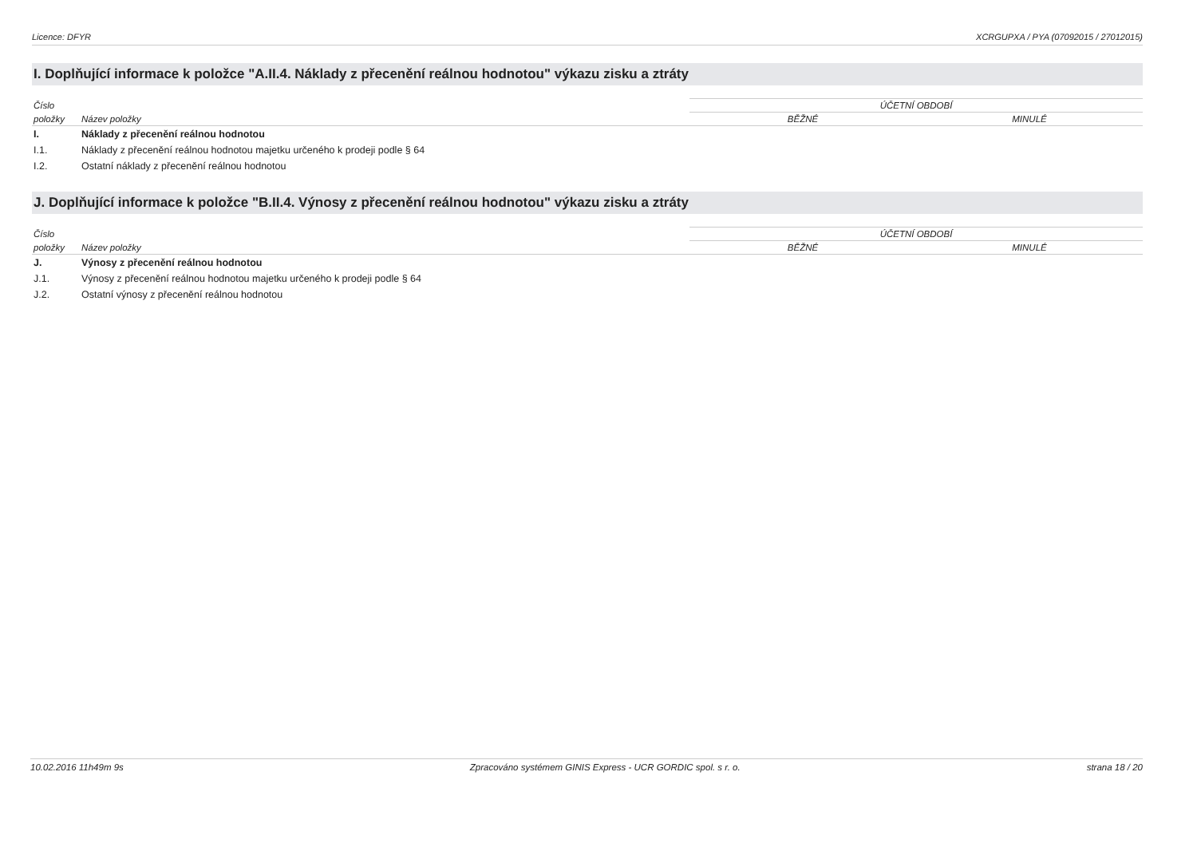Licence: DFYR XCRGUPXA / PYA (07092015 / 27012015)
I. Doplňující informace k položce "A.II.4. Náklady z přecenění reálnou hodnotou" výkazu zisku a ztráty
| Číslo | | ÚČETNÍ OBDOBÍ | |
| --- | --- | --- | --- |
| položky | Název položky | BĚŽNÉ | MINULÉ |
| I. | Náklady z přecenění reálnou hodnotou | | |
| I.1. | Náklady z přecenění reálnou hodnotou majetku určeného k prodeji podle § 64 | | |
| I.2. | Ostatní náklady z přecenění reálnou hodnotou | | |
J. Doplňující informace k položce "B.II.4. Výnosy z přecenění reálnou hodnotou" výkazu zisku a ztráty
| Číslo | | ÚČETNÍ OBDOBÍ | |
| --- | --- | --- | --- |
| položky | Název položky | BĚŽNÉ | MINULÉ |
| J. | Výnosy z přecenění reálnou hodnotou | | |
| J.1. | Výnosy z přecenění reálnou hodnotou majetku určeného k prodeji podle § 64 | | |
| J.2. | Ostatní výnosy z přecenění reálnou hodnotou | | |
10.02.2016 11h49m 9s Zpracováno systémem GINIS Express - UCR GORDIC spol. s r. o. strana 18 / 20